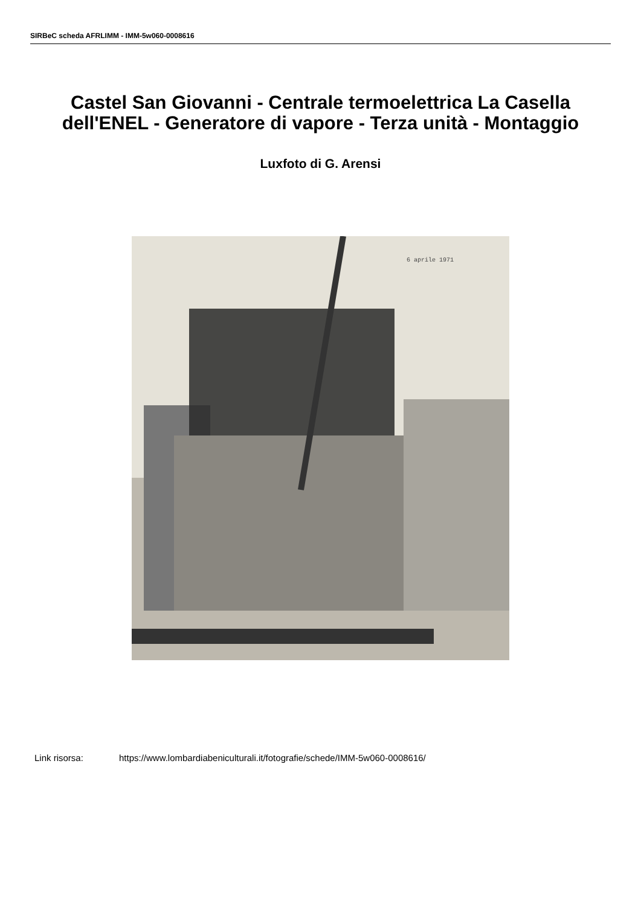SIRBeC scheda AFRLIMM - IMM-5w060-0008616
Castel San Giovanni - Centrale termoelettrica La Casella dell'ENEL - Generatore di vapore - Terza unità - Montaggio
Luxfoto di G. Arensi
6 aprile 1971
Link risorsa: https://www.lombardiabeniculturali.it/fotografie/schede/IMM-5w060-0008616/